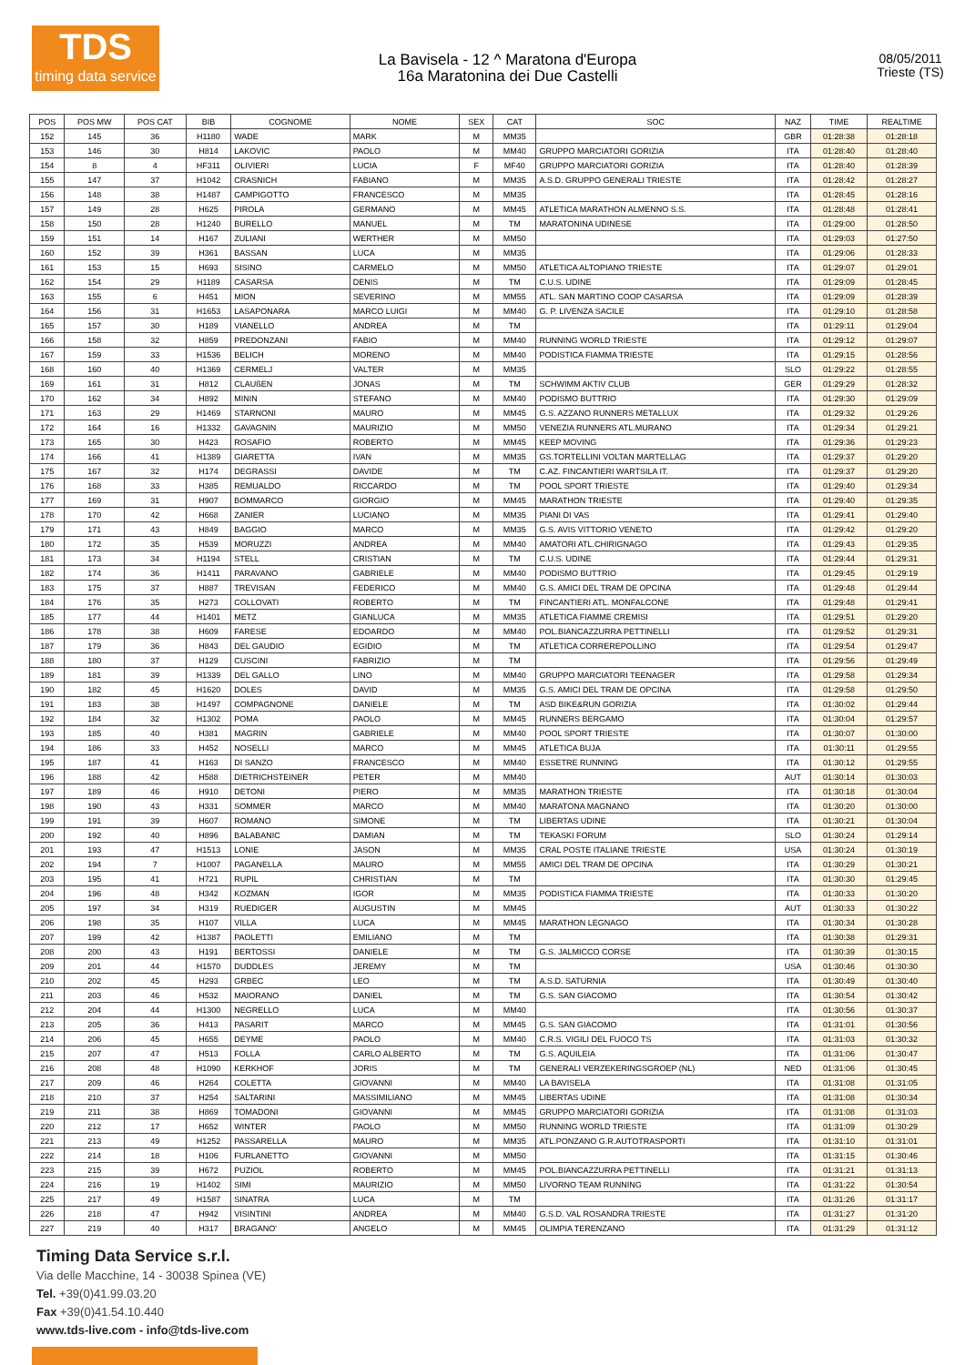TDS
timing data service
La Bavisela - 12 ^ Maratona d'Europa
16a Maratonina dei Due Castelli
08/05/2011
Trieste (TS)
| POS | POS MW | POS CAT | BIB | COGNOME | NOME | SEX | CAT | SOC | NAZ | TIME | REALTIME |
| --- | --- | --- | --- | --- | --- | --- | --- | --- | --- | --- | --- |
| 152 | 145 | 36 | H1180 | WADE | MARK | M | MM35 | | GBR | 01:28:38 | 01:28:18 |
| 153 | 146 | 30 | H814 | LAKOVIC | PAOLO | M | MM40 | GRUPPO MARCIATORI GORIZIA | ITA | 01:28:40 | 01:28:40 |
| 154 | 8 | 4 | HF311 | OLIVIERI | LUCIA | F | MF40 | GRUPPO MARCIATORI GORIZIA | ITA | 01:28:40 | 01:28:39 |
| 155 | 147 | 37 | H1042 | CRASNICH | FABIANO | M | MM35 | A.S.D. GRUPPO GENERALI TRIESTE | ITA | 01:28:42 | 01:28:27 |
| 156 | 148 | 38 | H1487 | CAMPIGOTTO | FRANCESCO | M | MM35 | | ITA | 01:28:45 | 01:28:16 |
| 157 | 149 | 28 | H625 | PIROLA | GERMANO | M | MM45 | ATLETICA MARATHON ALMENNO S.S. | ITA | 01:28:48 | 01:28:41 |
| 158 | 150 | 28 | H1240 | BURELLO | MANUEL | M | TM | MARATONINA UDINESE | ITA | 01:29:00 | 01:28:50 |
| 159 | 151 | 14 | H167 | ZULIANI | WERTHER | M | MM50 | | ITA | 01:29:03 | 01:27:50 |
| 160 | 152 | 39 | H361 | BASSAN | LUCA | M | MM35 | | ITA | 01:29:06 | 01:28:33 |
| 161 | 153 | 15 | H693 | SISINO | CARMELO | M | MM50 | ATLETICA ALTOPIANO TRIESTE | ITA | 01:29:07 | 01:29:01 |
| 162 | 154 | 29 | H1189 | CASARSA | DENIS | M | TM | C.U.S. UDINE | ITA | 01:29:09 | 01:28:45 |
| 163 | 155 | 6 | H451 | MION | SEVERINO | M | MM55 | ATL. SAN MARTINO COOP CASARSA | ITA | 01:29:09 | 01:28:39 |
| 164 | 156 | 31 | H1653 | LASAPONARA | MARCO LUIGI | M | MM40 | G. P. LIVENZA SACILE | ITA | 01:29:10 | 01:28:58 |
| 165 | 157 | 30 | H189 | VIANELLO | ANDREA | M | TM | | ITA | 01:29:11 | 01:29:04 |
| 166 | 158 | 32 | H859 | PREDONZANI | FABIO | M | MM40 | RUNNING WORLD TRIESTE | ITA | 01:29:12 | 01:29:07 |
| 167 | 159 | 33 | H1536 | BELICH | MORENO | M | MM40 | PODISTICA FIAMMA TRIESTE | ITA | 01:29:15 | 01:28:56 |
| 168 | 160 | 40 | H1369 | CERMELJ | VALTER | M | MM35 | | SLO | 01:29:22 | 01:28:55 |
| 169 | 161 | 31 | H812 | CLAUßEN | JONAS | M | TM | SCHWIMM AKTIV CLUB | GER | 01:29:29 | 01:28:32 |
| 170 | 162 | 34 | H892 | MININ | STEFANO | M | MM40 | PODISMO BUTTRIO | ITA | 01:29:30 | 01:29:09 |
| 171 | 163 | 29 | H1469 | STARNONI | MAURO | M | MM45 | G.S. AZZANO RUNNERS METALLUX | ITA | 01:29:32 | 01:29:26 |
| 172 | 164 | 16 | H1332 | GAVAGNIN | MAURIZIO | M | MM50 | VENEZIA RUNNERS ATL.MURANO | ITA | 01:29:34 | 01:29:21 |
| 173 | 165 | 30 | H423 | ROSAFIO | ROBERTO | M | MM45 | KEEP MOVING | ITA | 01:29:36 | 01:29:23 |
| 174 | 166 | 41 | H1389 | GIARETTA | IVAN | M | MM35 | GS.TORTELLINI VOLTAN MARTELLAG | ITA | 01:29:37 | 01:29:20 |
| 175 | 167 | 32 | H174 | DEGRASSI | DAVIDE | M | TM | C.AZ. FINCANTIERI WARTSILA IT. | ITA | 01:29:37 | 01:29:20 |
| 176 | 168 | 33 | H385 | REMUALDO | RICCARDO | M | TM | POOL SPORT TRIESTE | ITA | 01:29:40 | 01:29:34 |
| 177 | 169 | 31 | H907 | BOMMARCO | GIORGIO | M | MM45 | MARATHON TRIESTE | ITA | 01:29:40 | 01:29:35 |
| 178 | 170 | 42 | H668 | ZANIER | LUCIANO | M | MM35 | PIANI DI VAS | ITA | 01:29:41 | 01:29:40 |
| 179 | 171 | 43 | H849 | BAGGIO | MARCO | M | MM35 | G.S. AVIS VITTORIO VENETO | ITA | 01:29:42 | 01:29:20 |
| 180 | 172 | 35 | H539 | MORUZZI | ANDREA | M | MM40 | AMATORI ATL.CHIRIGNAGO | ITA | 01:29:43 | 01:29:35 |
| 181 | 173 | 34 | H1194 | STELL | CRISTIAN | M | TM | C.U.S. UDINE | ITA | 01:29:44 | 01:29:31 |
| 182 | 174 | 36 | H1411 | PARAVANO | GABRIELE | M | MM40 | PODISMO BUTTRIO | ITA | 01:29:45 | 01:29:19 |
| 183 | 175 | 37 | H887 | TREVISAN | FEDERICO | M | MM40 | G.S. AMICI DEL TRAM DE OPCINA | ITA | 01:29:48 | 01:29:44 |
| 184 | 176 | 35 | H273 | COLLOVATI | ROBERTO | M | TM | FINCANTIERI ATL. MONFALCONE | ITA | 01:29:48 | 01:29:41 |
| 185 | 177 | 44 | H1401 | METZ | GIANLUCA | M | MM35 | ATLETICA FIAMME CREMISI | ITA | 01:29:51 | 01:29:20 |
| 186 | 178 | 38 | H609 | FARESE | EDOARDO | M | MM40 | POL.BIANCAZZURRA PETTINELLI | ITA | 01:29:52 | 01:29:31 |
| 187 | 179 | 36 | H843 | DEL GAUDIO | EGIDIO | M | TM | ATLETICA CORREREPOLLINO | ITA | 01:29:54 | 01:29:47 |
| 188 | 180 | 37 | H129 | CUSCINI | FABRIZIO | M | TM | | ITA | 01:29:56 | 01:29:49 |
| 189 | 181 | 39 | H1339 | DEL GALLO | LINO | M | MM40 | GRUPPO MARCIATORI TEENAGER | ITA | 01:29:58 | 01:29:34 |
| 190 | 182 | 45 | H1620 | DOLES | DAVID | M | MM35 | G.S. AMICI DEL TRAM DE OPCINA | ITA | 01:29:58 | 01:29:50 |
| 191 | 183 | 38 | H1497 | COMPAGNONE | DANIELE | M | TM | ASD BIKE&RUN GORIZIA | ITA | 01:30:02 | 01:29:44 |
| 192 | 184 | 32 | H1302 | POMA | PAOLO | M | MM45 | RUNNERS BERGAMO | ITA | 01:30:04 | 01:29:57 |
| 193 | 185 | 40 | H381 | MAGRIN | GABRIELE | M | MM40 | POOL SPORT TRIESTE | ITA | 01:30:07 | 01:30:00 |
| 194 | 186 | 33 | H452 | NOSELLI | MARCO | M | MM45 | ATLETICA BUJA | ITA | 01:30:11 | 01:29:55 |
| 195 | 187 | 41 | H163 | DI SANZO | FRANCESCO | M | MM40 | ESSETRE RUNNING | ITA | 01:30:12 | 01:29:55 |
| 196 | 188 | 42 | H588 | DIETRICHSTEINER | PETER | M | MM40 | | AUT | 01:30:14 | 01:30:03 |
| 197 | 189 | 46 | H910 | DETONI | PIERO | M | MM35 | MARATHON TRIESTE | ITA | 01:30:18 | 01:30:04 |
| 198 | 190 | 43 | H331 | SOMMER | MARCO | M | MM40 | MARATONA MAGNANO | ITA | 01:30:20 | 01:30:00 |
| 199 | 191 | 39 | H607 | ROMANO | SIMONE | M | TM | LIBERTAS UDINE | ITA | 01:30:21 | 01:30:04 |
| 200 | 192 | 40 | H896 | BALABANIC | DAMIAN | M | TM | TEKASKI FORUM | SLO | 01:30:24 | 01:29:14 |
| 201 | 193 | 47 | H1513 | LONIE | JASON | M | MM35 | CRAL POSTE ITALIANE TRIESTE | USA | 01:30:24 | 01:30:19 |
| 202 | 194 | 7 | H1007 | PAGANELLA | MAURO | M | MM55 | AMICI DEL TRAM DE OPCINA | ITA | 01:30:29 | 01:30:21 |
| 203 | 195 | 41 | H721 | RUPIL | CHRISTIAN | M | TM | | ITA | 01:30:30 | 01:29:45 |
| 204 | 196 | 48 | H342 | KOZMAN | IGOR | M | MM35 | PODISTICA FIAMMA TRIESTE | ITA | 01:30:33 | 01:30:20 |
| 205 | 197 | 34 | H319 | RUEDIGER | AUGUSTIN | M | MM45 | | AUT | 01:30:33 | 01:30:22 |
| 206 | 198 | 35 | H107 | VILLA | LUCA | M | MM45 | MARATHON LEGNAGO | ITA | 01:30:34 | 01:30:28 |
| 207 | 199 | 42 | H1387 | PAOLETTI | EMILIANO | M | TM | | ITA | 01:30:38 | 01:29:31 |
| 208 | 200 | 43 | H191 | BERTOSSI | DANIELE | M | TM | G.S. JALMICCO CORSE | ITA | 01:30:39 | 01:30:15 |
| 209 | 201 | 44 | H1570 | DUDDLES | JEREMY | M | TM | | USA | 01:30:46 | 01:30:30 |
| 210 | 202 | 45 | H293 | GRBEC | LEO | M | TM | A.S.D. SATURNIA | ITA | 01:30:49 | 01:30:40 |
| 211 | 203 | 46 | H532 | MAIORANO | DANIEL | M | TM | G.S. SAN GIACOMO | ITA | 01:30:54 | 01:30:42 |
| 212 | 204 | 44 | H1300 | NEGRELLO | LUCA | M | MM40 | | ITA | 01:30:56 | 01:30:37 |
| 213 | 205 | 36 | H413 | PASARIT | MARCO | M | MM45 | G.S. SAN GIACOMO | ITA | 01:31:01 | 01:30:56 |
| 214 | 206 | 45 | H655 | DEYME | PAOLO | M | MM40 | C.R.S. VIGILI DEL FUOCO TS | ITA | 01:31:03 | 01:30:32 |
| 215 | 207 | 47 | H513 | FOLLA | CARLO ALBERTO | M | TM | G.S. AQUILEIA | ITA | 01:31:06 | 01:30:47 |
| 216 | 208 | 48 | H1090 | KERKHOF | JORIS | M | TM | GENERALI VERZEKERINGSGROEP (NL) | NED | 01:31:06 | 01:30:45 |
| 217 | 209 | 46 | H264 | COLETTA | GIOVANNI | M | MM40 | LA BAVISELA | ITA | 01:31:08 | 01:31:05 |
| 218 | 210 | 37 | H254 | SALTARINI | MASSIMILIANO | M | MM45 | LIBERTAS UDINE | ITA | 01:31:08 | 01:30:34 |
| 219 | 211 | 38 | H869 | TOMADONI | GIOVANNI | M | MM45 | GRUPPO MARCIATORI GORIZIA | ITA | 01:31:08 | 01:31:03 |
| 220 | 212 | 17 | H652 | WINTER | PAOLO | M | MM50 | RUNNING WORLD TRIESTE | ITA | 01:31:09 | 01:30:29 |
| 221 | 213 | 49 | H1252 | PASSARELLA | MAURO | M | MM35 | ATL.PONZANO G.R.AUTOTRASPORTI | ITA | 01:31:10 | 01:31:01 |
| 222 | 214 | 18 | H106 | FURLANETTO | GIOVANNI | M | MM50 | | ITA | 01:31:15 | 01:30:46 |
| 223 | 215 | 39 | H672 | PUZIOL | ROBERTO | M | MM45 | POL.BIANCAZZURRA PETTINELLI | ITA | 01:31:21 | 01:31:13 |
| 224 | 216 | 19 | H1402 | SIMI | MAURIZIO | M | MM50 | LIVORNO TEAM RUNNING | ITA | 01:31:22 | 01:30:54 |
| 225 | 217 | 49 | H1587 | SINATRA | LUCA | M | TM | | ITA | 01:31:26 | 01:31:17 |
| 226 | 218 | 47 | H942 | VISINTINI | ANDREA | M | MM40 | G.S.D. VAL ROSANDRA TRIESTE | ITA | 01:31:27 | 01:31:20 |
| 227 | 219 | 40 | H317 | BRAGANO' | ANGELO | M | MM45 | OLIMPIA TERENZANO | ITA | 01:31:29 | 01:31:12 |
Timing Data Service s.r.l.
Via delle Macchine, 14 - 30038 Spinea (VE)
Tel. +39(0)41.99.03.20
Fax +39(0)41.54.10.440
www.tds-live.com - info@tds-live.com